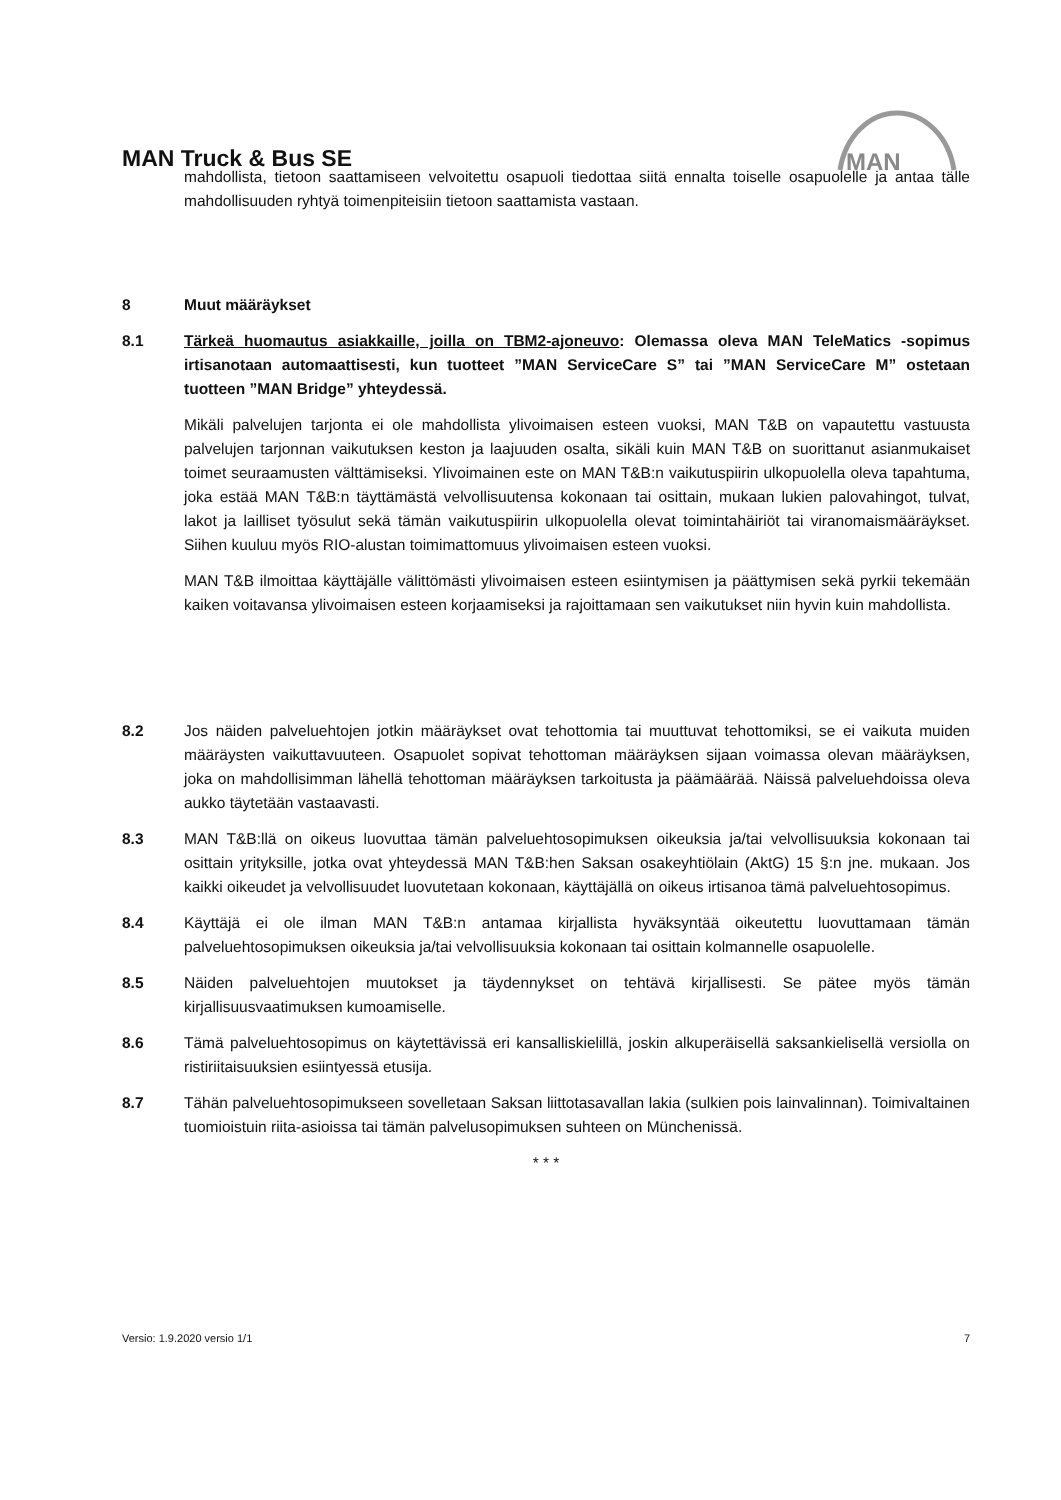MAN Truck & Bus SE
MAN
mahdollista, tietoon saattamiseen velvoitettu osapuoli tiedottaa siitä ennalta toiselle osapuolelle ja antaa tälle mahdollisuuden ryhtyä toimenpiteisiin tietoon saattamista vastaan.
8 Muut määräykset
8.1 Tärkeä huomautus asiakkaille, joilla on TBM2-ajoneuvo: Olemassa oleva MAN TeleMatics -sopimus irtisanotaan automaattisesti, kun tuotteet ”MAN ServiceCare S” tai ”MAN ServiceCare M” ostetaan tuotteen ”MAN Bridge” yhteydessä.
Mikäli palvelujen tarjonta ei ole mahdollista ylivoimaisen esteen vuoksi, MAN T&B on vapautettu vastuusta palvelujen tarjonnan vaikutuksen keston ja laajuuden osalta, sikäli kuin MAN T&B on suorittanut asianmukaiset toimet seuraamusten välttämiseksi. Ylivoimainen este on MAN T&B:n vaikutuspiirin ulkopuolella oleva tapahtuma, joka estää MAN T&B:n täyttämästä velvollisuutensa kokonaan tai osittain, mukaan lukien palovahingot, tulvat, lakot ja lailliset työsulut sekä tämän vaikutuspiirin ulkopuolella olevat toimintahäiriöt tai viranomaismääräykset. Siihen kuuluu myös RIO-alustan toimimattomuus ylivoimaisen esteen vuoksi.
MAN T&B ilmoittaa käyttäjälle välittömästi ylivoimaisen esteen esiintymisen ja päättymisen sekä pyrkii tekemään kaiken voitavansa ylivoimaisen esteen korjaamiseksi ja rajoittamaan sen vaikutukset niin hyvin kuin mahdollista.
8.2 Jos näiden palveluehtojen jotkin määräykset ovat tehottomia tai muuttuvat tehottomiksi, se ei vaikuta muiden määräysten vaikuttavuuteen. Osapuolet sopivat tehottoman määräyksen sijaan voimassa olevan määräyksen, joka on mahdollisimman lähellä tehottoman määräyksen tarkoitusta ja päämäärää. Näissä palveluehdoissa oleva aukko täytetään vastaavasti.
8.3 MAN T&B:llä on oikeus luovuttaa tämän palveluehtosopimuksen oikeuksia ja/tai velvollisuuksia kokonaan tai osittain yrityksille, jotka ovat yhteydessä MAN T&B:hen Saksan osakeyhtiölain (AktG) 15 §:n jne. mukaan. Jos kaikki oikeudet ja velvollisuudet luovutetaan kokonaan, käyttäjällä on oikeus irtisanoa tämä palveluehtosopimus.
8.4 Käyttäjä ei ole ilman MAN T&B:n antamaa kirjallista hyväksyntää oikeutettu luovuttamaan tämän palveluehtosopimuksen oikeuksia ja/tai velvollisuuksia kokonaan tai osittain kolmannelle osapuolelle.
8.5 Näiden palveluehtojen muutokset ja täydennykset on tehtävä kirjallisesti. Se pätee myös tämän kirjallisuusvaatimuksen kumoamiselle.
8.6 Tämä palveluehtosopimus on käytettävissä eri kansalliskielillä, joskin alkuperäisellä saksankielisellä versiolla on ristiriitaisuuksien esiintyessä etusija.
8.7 Tähän palveluehtosopimukseen sovelletaan Saksan liittotasavallan lakia (sulkien pois lainvalinnan). Toimivaltainen tuomioistuin riita-asioissa tai tämän palvelusopimuksen suhteen on Münchenissä.
* * *
Versio: 1.9.2020 versio 1/1 7